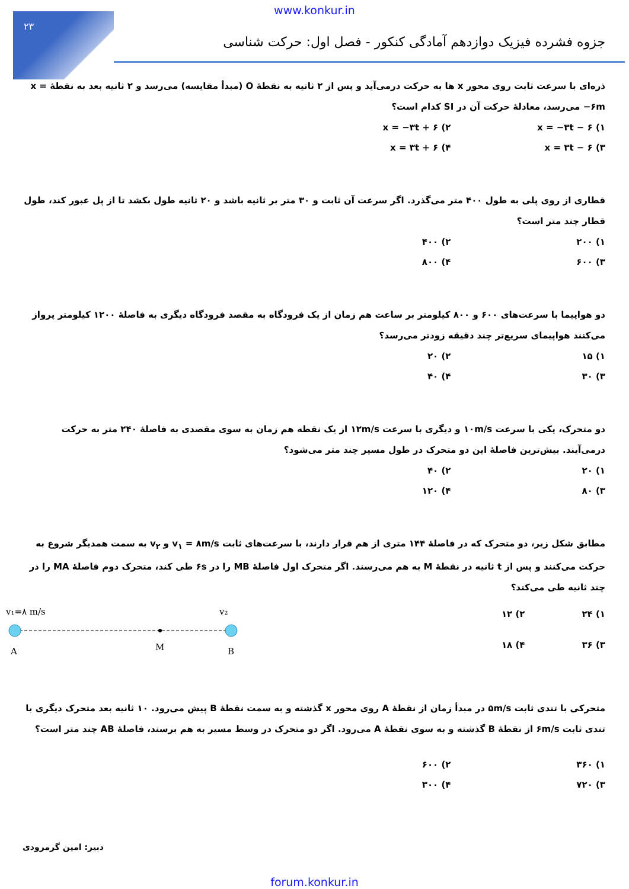۲۳
www.konkur.in
جزوه فشرده فیزیک دوازدهم آمادگی کنکور - فصل اول: حرکت شناسی
ذره‌ای با سرعت ثابت روی محور x ها به حرکت درمی‌آید و پس از ۲ ثانیه به نقطهٔ O (مبدأ مقایسه) می‌رسد و ۲ ثانیه بعد به نقطهٔ x = −۶m می‌رسد، معادلهٔ حرکت آن در SI کدام است؟
۱) x = −۳t − ۶ ۲) x = −۳t + ۶ ۳) x = ۳t − ۶ ۴) x = ۳t + ۶
قطاری از روی پلی به طول ۴۰۰ متر می‌گذرد. اگر سرعت آن ثابت و ۳۰ متر بر ثانیه باشد و ۲۰ ثانیه طول بکشد تا از پل عبور کند، طول قطار چند متر است؟
۱) ۲۰۰ ۲) ۴۰۰ ۳) ۶۰۰ ۴) ۸۰۰
دو هواپیما با سرعت‌های ۶۰۰ و ۸۰۰ کیلومتر بر ساعت هم زمان از یک فرودگاه به مقصد فرودگاه دیگری به فاصلهٔ ۱۲۰۰ کیلومتر پرواز می‌کنند هواپیمای سریع‌تر چند دقیقه زودتر می‌رسد؟
۱) ۱۵ ۲) ۲۰ ۳) ۳۰ ۴) ۴۰
دو متحرک، یکی با سرعت ۱۰m/s و دیگری با سرعت ۱۲m/s از یک نقطه هم زمان به سوی مقصدی به فاصلهٔ ۲۴۰ متر به حرکت درمی‌آیند. بیش‌ترین فاصلهٔ این دو متحرک در طول مسیر چند متر می‌شود؟
۱) ۲۰ ۲) ۴۰ ۳) ۸۰ ۴) ۱۲۰
مطابق شکل زیر، دو متحرک که در فاصلهٔ ۱۴۴ متری از هم قرار دارند، با سرعت‌های ثابت v<sub>۱</sub> = ۸m/s و v<sub>۲</sub> به سمت همدیگر شروع به حرکت می‌کنند و پس از t ثانیه در نقطهٔ M به هم می‌رسند. اگر متحرک اول فاصلهٔ MB را در ۶s طی کند، متحرک دوم فاصلهٔ MA را در چند ثانیه طی می‌کند؟
۱) ۲۴ ۲) ۱۲ ۳) ۳۶ ۴) ۱۸
v₁=۸ m/s
v₂
A
M
B
متحرکی با تندی ثابت ۵m/s در مبدأ زمان از نقطهٔ A روی محور x گذشته و به سمت نقطهٔ B پیش می‌رود. ۱۰ ثانیه بعد متحرک دیگری با تندی ثابت ۶m/s از نقطهٔ B گذشته و به سوی نقطهٔ A می‌رود. اگر دو متحرک در وسط مسیر به هم برسند، فاصلهٔ AB چند متر است؟
۱) ۳۶۰ ۲) ۶۰۰ ۳) ۷۲۰ ۴) ۳۰۰
دبیر: امین گرمرودی
forum.konkur.in